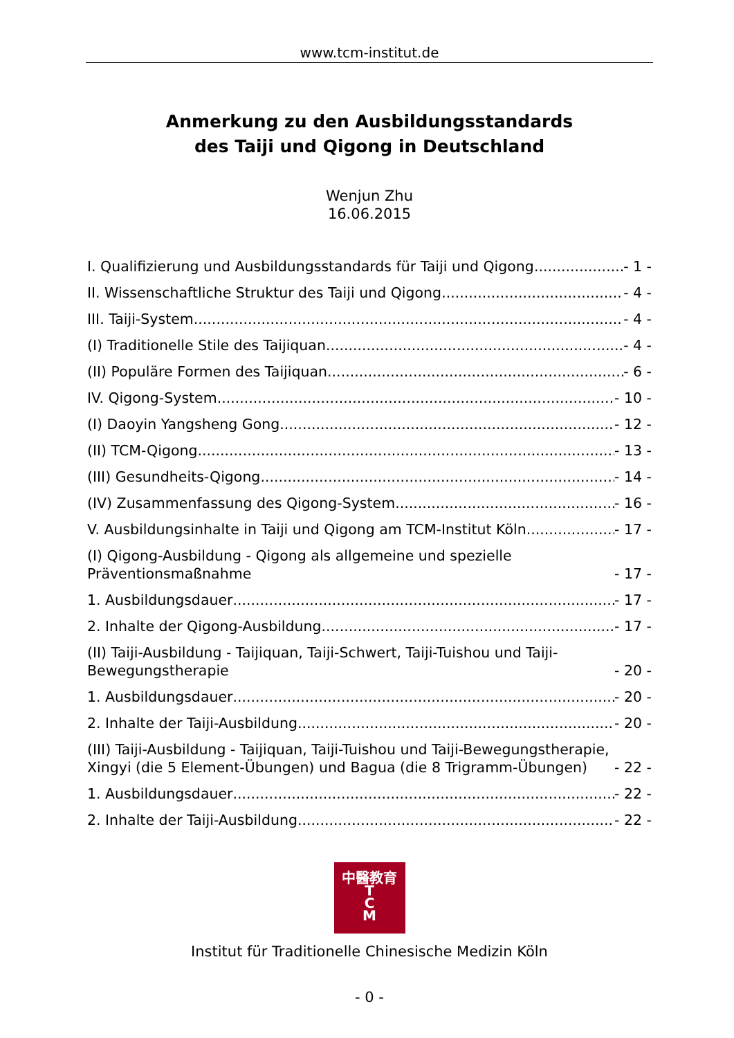www.tcm-institut.de
Anmerkung zu den Ausbildungsstandards
des Taiji und Qigong in Deutschland
Wenjun Zhu
16.06.2015
I. Qualifizierung und Ausbildungsstandards für Taiji und Qigong - 1 -
II. Wissenschaftliche Struktur des Taiji und Qigong - 4 -
III. Taiji-System - 4 -
(I) Traditionelle Stile des Taijiquan - 4 -
(II) Populäre Formen des Taijiquan - 6 -
IV. Qigong-System - 10 -
(I) Daoyin Yangsheng Gong - 12 -
(II) TCM-Qigong - 13 -
(III) Gesundheits-Qigong - 14 -
(IV) Zusammenfassung des Qigong-System - 16 -
V. Ausbildungsinhalte in Taiji und Qigong am TCM-Institut Köln - 17 -
(I) Qigong-Ausbildung - Qigong als allgemeine und spezielle Präventionsmaßnahme - 17 -
1. Ausbildungsdauer - 17 -
2. Inhalte der Qigong-Ausbildung - 17 -
(II) Taiji-Ausbildung - Taijiquan, Taiji-Schwert, Taiji-Tuishou und Taiji-Bewegungstherapie - 20 -
1. Ausbildungsdauer - 20 -
2. Inhalte der Taiji-Ausbildung - 20 -
(III) Taiji-Ausbildung - Taijiquan, Taiji-Tuishou und Taiji-Bewegungstherapie, Xingyi (die 5 Element-Übungen) und Bagua (die 8 Trigramm-Übungen) - 22 -
1. Ausbildungsdauer - 22 -
2. Inhalte der Taiji-Ausbildung - 22 -
中醫教育
T
C
M
Institut für Traditionelle Chinesische Medizin Köln
- 0 -